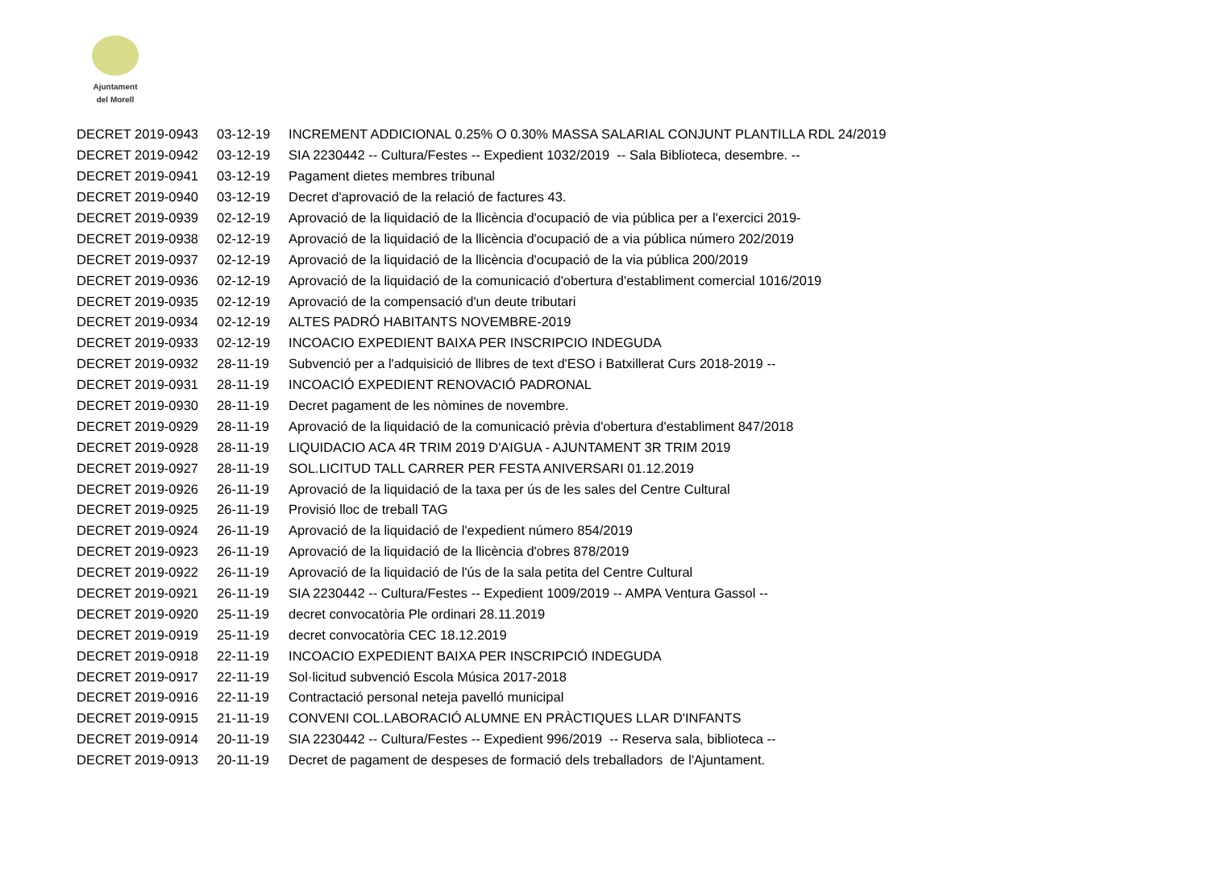Ajuntament
del Morell
| DECRET 2019-0943 | 03-12-19 | INCREMENT ADDICIONAL 0.25% O 0.30% MASSA SALARIAL CONJUNT PLANTILLA RDL 24/2019 |
| DECRET 2019-0942 | 03-12-19 | SIA 2230442 -- Cultura/Festes -- Expedient 1032/2019 -- Sala Biblioteca, desembre. -- |
| DECRET 2019-0941 | 03-12-19 | Pagament dietes membres tribunal |
| DECRET 2019-0940 | 03-12-19 | Decret d'aprovació de la relació de factures 43. |
| DECRET 2019-0939 | 02-12-19 | Aprovació de la liquidació de la llicència d'ocupació de via pública per a l'exercici 2019- |
| DECRET 2019-0938 | 02-12-19 | Aprovació de la liquidació de la llicència d'ocupació de a via pública número 202/2019 |
| DECRET 2019-0937 | 02-12-19 | Aprovació de la liquidació de la llicència d'ocupació de la via pública 200/2019 |
| DECRET 2019-0936 | 02-12-19 | Aprovació de la liquidació de la comunicació d'obertura d'establiment comercial 1016/2019 |
| DECRET 2019-0935 | 02-12-19 | Aprovació de la compensació d'un deute tributari |
| DECRET 2019-0934 | 02-12-19 | ALTES PADRÓ HABITANTS NOVEMBRE-2019 |
| DECRET 2019-0933 | 02-12-19 | INCOACIO EXPEDIENT BAIXA PER INSCRIPCIO INDEGUDA |
| DECRET 2019-0932 | 28-11-19 | Subvenció per a l'adquisició de llibres de text d'ESO i Batxillerat Curs 2018-2019 -- |
| DECRET 2019-0931 | 28-11-19 | INCOACIÓ EXPEDIENT RENOVACIÓ PADRONAL |
| DECRET 2019-0930 | 28-11-19 | Decret pagament de les nòmines de novembre. |
| DECRET 2019-0929 | 28-11-19 | Aprovació de la liquidació de la comunicació prèvia d'obertura d'establiment 847/2018 |
| DECRET 2019-0928 | 28-11-19 | LIQUIDACIO ACA 4R TRIM 2019 D'AIGUA - AJUNTAMENT 3R TRIM 2019 |
| DECRET 2019-0927 | 28-11-19 | SOL.LICITUD TALL CARRER PER FESTA ANIVERSARI 01.12.2019 |
| DECRET 2019-0926 | 26-11-19 | Aprovació de la liquidació de la taxa per ús de les sales del Centre Cultural |
| DECRET 2019-0925 | 26-11-19 | Provisió lloc de treball TAG |
| DECRET 2019-0924 | 26-11-19 | Aprovació de la liquidació de l'expedient número 854/2019 |
| DECRET 2019-0923 | 26-11-19 | Aprovació de la liquidació de la llicència d'obres 878/2019 |
| DECRET 2019-0922 | 26-11-19 | Aprovació de la liquidació de l'ús de la sala petita del Centre Cultural |
| DECRET 2019-0921 | 26-11-19 | SIA 2230442 -- Cultura/Festes -- Expedient 1009/2019 -- AMPA Ventura Gassol -- |
| DECRET 2019-0920 | 25-11-19 | decret convocatòria Ple ordinari 28.11.2019 |
| DECRET 2019-0919 | 25-11-19 | decret convocatòria CEC 18.12.2019 |
| DECRET 2019-0918 | 22-11-19 | INCOACIO EXPEDIENT BAIXA PER INSCRIPCIÓ INDEGUDA |
| DECRET 2019-0917 | 22-11-19 | Sol·licitud subvenció Escola Música 2017-2018 |
| DECRET 2019-0916 | 22-11-19 | Contractació personal neteja pavelló municipal |
| DECRET 2019-0915 | 21-11-19 | CONVENI COL.LABORACIÓ ALUMNE EN PRÀCTIQUES LLAR D'INFANTS |
| DECRET 2019-0914 | 20-11-19 | SIA 2230442 -- Cultura/Festes -- Expedient 996/2019 -- Reserva sala, biblioteca -- |
| DECRET 2019-0913 | 20-11-19 | Decret de pagament de despeses de formació dels treballadors de l'Ajuntament. |